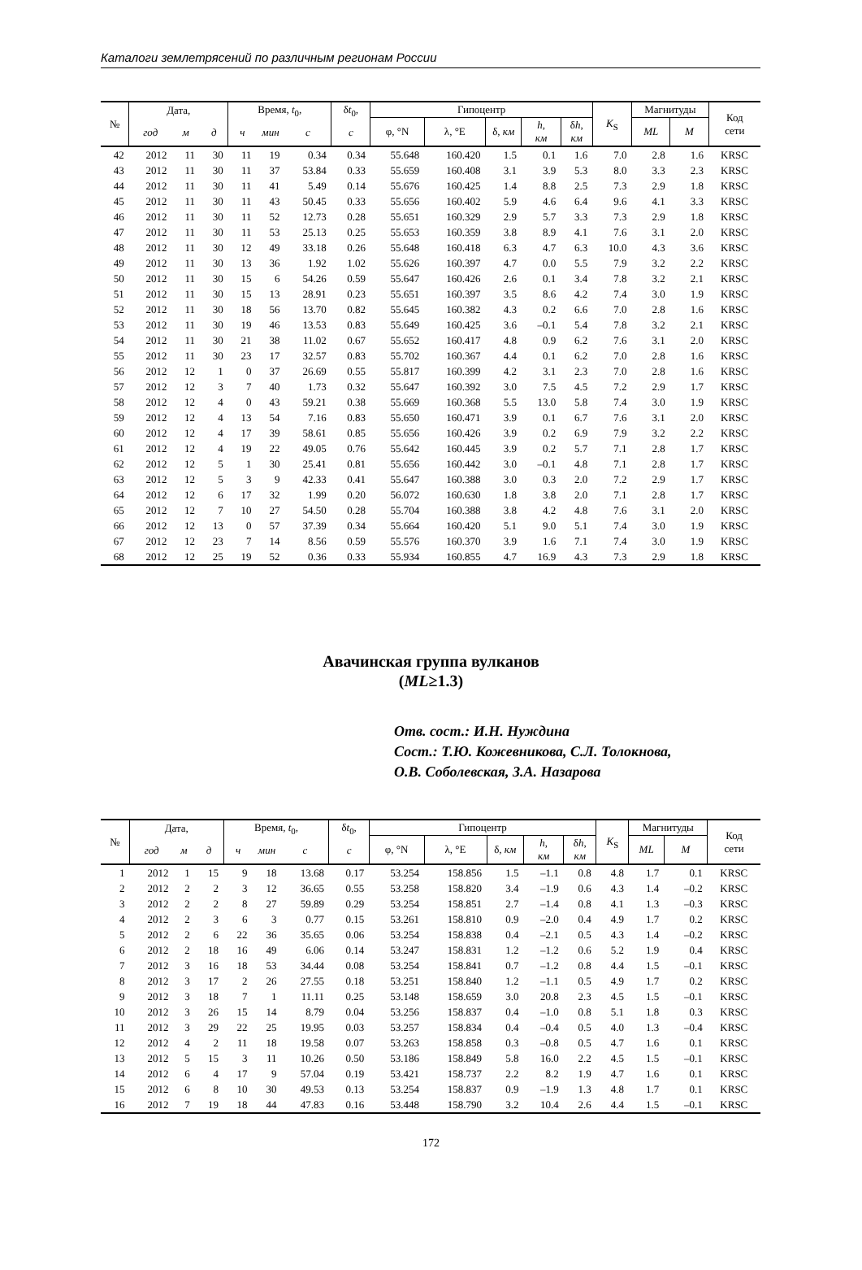Каталоги землетрясений по различным регионам России
| № | Дата, | | | Время, t<sub>0</sub>, | | | δ t<sub>0</sub>, | Гипоцентр | | | | | K<sub>S</sub> | Магнитуды | | Код сети |
| --- | --- | --- | --- | --- | --- | --- | --- | --- | --- | --- | --- | --- | --- | --- | --- | --- |
| | | | | | | | | φ, °N | λ, °E | δ, км | h , км | δ h , км | | ML | M | |
| | год | м | д | ч | мин | с | с | | | | | | | | | |
| 42 | 2012 | 11 | 30 | 11 | 19 | 0.34 | 0.34 | 55.648 | 160.420 | 1.5 | 0.1 | 1.6 | 7.0 | 2.8 | 1.6 | KRSC |
| 43 | 2012 | 11 | 30 | 11 | 37 | 53.84 | 0.33 | 55.659 | 160.408 | 3.1 | 3.9 | 5.3 | 8.0 | 3.3 | 2.3 | KRSC |
| 44 | 2012 | 11 | 30 | 11 | 41 | 5.49 | 0.14 | 55.676 | 160.425 | 1.4 | 8.8 | 2.5 | 7.3 | 2.9 | 1.8 | KRSC |
| 45 | 2012 | 11 | 30 | 11 | 43 | 50.45 | 0.33 | 55.656 | 160.402 | 5.9 | 4.6 | 6.4 | 9.6 | 4.1 | 3.3 | KRSC |
| 46 | 2012 | 11 | 30 | 11 | 52 | 12.73 | 0.28 | 55.651 | 160.329 | 2.9 | 5.7 | 3.3 | 7.3 | 2.9 | 1.8 | KRSC |
| 47 | 2012 | 11 | 30 | 11 | 53 | 25.13 | 0.25 | 55.653 | 160.359 | 3.8 | 8.9 | 4.1 | 7.6 | 3.1 | 2.0 | KRSC |
| 48 | 2012 | 11 | 30 | 12 | 49 | 33.18 | 0.26 | 55.648 | 160.418 | 6.3 | 4.7 | 6.3 | 10.0 | 4.3 | 3.6 | KRSC |
| 49 | 2012 | 11 | 30 | 13 | 36 | 1.92 | 1.02 | 55.626 | 160.397 | 4.7 | 0.0 | 5.5 | 7.9 | 3.2 | 2.2 | KRSC |
| 50 | 2012 | 11 | 30 | 15 | 6 | 54.26 | 0.59 | 55.647 | 160.426 | 2.6 | 0.1 | 3.4 | 7.8 | 3.2 | 2.1 | KRSC |
| 51 | 2012 | 11 | 30 | 15 | 13 | 28.91 | 0.23 | 55.651 | 160.397 | 3.5 | 8.6 | 4.2 | 7.4 | 3.0 | 1.9 | KRSC |
| 52 | 2012 | 11 | 30 | 18 | 56 | 13.70 | 0.82 | 55.645 | 160.382 | 4.3 | 0.2 | 6.6 | 7.0 | 2.8 | 1.6 | KRSC |
| 53 | 2012 | 11 | 30 | 19 | 46 | 13.53 | 0.83 | 55.649 | 160.425 | 3.6 | –0.1 | 5.4 | 7.8 | 3.2 | 2.1 | KRSC |
| 54 | 2012 | 11 | 30 | 21 | 38 | 11.02 | 0.67 | 55.652 | 160.417 | 4.8 | 0.9 | 6.2 | 7.6 | 3.1 | 2.0 | KRSC |
| 55 | 2012 | 11 | 30 | 23 | 17 | 32.57 | 0.83 | 55.702 | 160.367 | 4.4 | 0.1 | 6.2 | 7.0 | 2.8 | 1.6 | KRSC |
| 56 | 2012 | 12 | 1 | 0 | 37 | 26.69 | 0.55 | 55.817 | 160.399 | 4.2 | 3.1 | 2.3 | 7.0 | 2.8 | 1.6 | KRSC |
| 57 | 2012 | 12 | 3 | 7 | 40 | 1.73 | 0.32 | 55.647 | 160.392 | 3.0 | 7.5 | 4.5 | 7.2 | 2.9 | 1.7 | KRSC |
| 58 | 2012 | 12 | 4 | 0 | 43 | 59.21 | 0.38 | 55.669 | 160.368 | 5.5 | 13.0 | 5.8 | 7.4 | 3.0 | 1.9 | KRSC |
| 59 | 2012 | 12 | 4 | 13 | 54 | 7.16 | 0.83 | 55.650 | 160.471 | 3.9 | 0.1 | 6.7 | 7.6 | 3.1 | 2.0 | KRSC |
| 60 | 2012 | 12 | 4 | 17 | 39 | 58.61 | 0.85 | 55.656 | 160.426 | 3.9 | 0.2 | 6.9 | 7.9 | 3.2 | 2.2 | KRSC |
| 61 | 2012 | 12 | 4 | 19 | 22 | 49.05 | 0.76 | 55.642 | 160.445 | 3.9 | 0.2 | 5.7 | 7.1 | 2.8 | 1.7 | KRSC |
| 62 | 2012 | 12 | 5 | 1 | 30 | 25.41 | 0.81 | 55.656 | 160.442 | 3.0 | –0.1 | 4.8 | 7.1 | 2.8 | 1.7 | KRSC |
| 63 | 2012 | 12 | 5 | 3 | 9 | 42.33 | 0.41 | 55.647 | 160.388 | 3.0 | 0.3 | 2.0 | 7.2 | 2.9 | 1.7 | KRSC |
| 64 | 2012 | 12 | 6 | 17 | 32 | 1.99 | 0.20 | 56.072 | 160.630 | 1.8 | 3.8 | 2.0 | 7.1 | 2.8 | 1.7 | KRSC |
| 65 | 2012 | 12 | 7 | 10 | 27 | 54.50 | 0.28 | 55.704 | 160.388 | 3.8 | 4.2 | 4.8 | 7.6 | 3.1 | 2.0 | KRSC |
| 66 | 2012 | 12 | 13 | 0 | 57 | 37.39 | 0.34 | 55.664 | 160.420 | 5.1 | 9.0 | 5.1 | 7.4 | 3.0 | 1.9 | KRSC |
| 67 | 2012 | 12 | 23 | 7 | 14 | 8.56 | 0.59 | 55.576 | 160.370 | 3.9 | 1.6 | 7.1 | 7.4 | 3.0 | 1.9 | KRSC |
| 68 | 2012 | 12 | 25 | 19 | 52 | 0.36 | 0.33 | 55.934 | 160.855 | 4.7 | 16.9 | 4.3 | 7.3 | 2.9 | 1.8 | KRSC |
Авачинская группа вулканов
(ML≥1.3)
Отв. сост.: И.Н. Нуждина
Сост.: Т.Ю. Кожевникова, С.Л. Толокнова,
О.В. Соболевская, З.А. Назарова
| № | Дата, | | | Время, t<sub>0</sub>, | | | δ t<sub>0</sub>, | Гипоцентр | | | | | K<sub>S</sub> | Магнитуды | | Код сети |
| --- | --- | --- | --- | --- | --- | --- | --- | --- | --- | --- | --- | --- | --- | --- | --- | --- |
| | | | | | | | | φ, °N | λ, °E | δ, км | h , км | δ h , км | | ML | M | |
| | год | м | д | ч | мин | с | с | | | | | | | | | |
| 1 | 2012 | 1 | 15 | 9 | 18 | 13.68 | 0.17 | 53.254 | 158.856 | 1.5 | –1.1 | 0.8 | 4.8 | 1.7 | 0.1 | KRSC |
| 2 | 2012 | 2 | 2 | 3 | 12 | 36.65 | 0.55 | 53.258 | 158.820 | 3.4 | –1.9 | 0.6 | 4.3 | 1.4 | –0.2 | KRSC |
| 3 | 2012 | 2 | 2 | 8 | 27 | 59.89 | 0.29 | 53.254 | 158.851 | 2.7 | –1.4 | 0.8 | 4.1 | 1.3 | –0.3 | KRSC |
| 4 | 2012 | 2 | 3 | 6 | 3 | 0.77 | 0.15 | 53.261 | 158.810 | 0.9 | –2.0 | 0.4 | 4.9 | 1.7 | 0.2 | KRSC |
| 5 | 2012 | 2 | 6 | 22 | 36 | 35.65 | 0.06 | 53.254 | 158.838 | 0.4 | –2.1 | 0.5 | 4.3 | 1.4 | –0.2 | KRSC |
| 6 | 2012 | 2 | 18 | 16 | 49 | 6.06 | 0.14 | 53.247 | 158.831 | 1.2 | –1.2 | 0.6 | 5.2 | 1.9 | 0.4 | KRSC |
| 7 | 2012 | 3 | 16 | 18 | 53 | 34.44 | 0.08 | 53.254 | 158.841 | 0.7 | –1.2 | 0.8 | 4.4 | 1.5 | –0.1 | KRSC |
| 8 | 2012 | 3 | 17 | 2 | 26 | 27.55 | 0.18 | 53.251 | 158.840 | 1.2 | –1.1 | 0.5 | 4.9 | 1.7 | 0.2 | KRSC |
| 9 | 2012 | 3 | 18 | 7 | 1 | 11.11 | 0.25 | 53.148 | 158.659 | 3.0 | 20.8 | 2.3 | 4.5 | 1.5 | –0.1 | KRSC |
| 10 | 2012 | 3 | 26 | 15 | 14 | 8.79 | 0.04 | 53.256 | 158.837 | 0.4 | –1.0 | 0.8 | 5.1 | 1.8 | 0.3 | KRSC |
| 11 | 2012 | 3 | 29 | 22 | 25 | 19.95 | 0.03 | 53.257 | 158.834 | 0.4 | –0.4 | 0.5 | 4.0 | 1.3 | –0.4 | KRSC |
| 12 | 2012 | 4 | 2 | 11 | 18 | 19.58 | 0.07 | 53.263 | 158.858 | 0.3 | –0.8 | 0.5 | 4.7 | 1.6 | 0.1 | KRSC |
| 13 | 2012 | 5 | 15 | 3 | 11 | 10.26 | 0.50 | 53.186 | 158.849 | 5.8 | 16.0 | 2.2 | 4.5 | 1.5 | –0.1 | KRSC |
| 14 | 2012 | 6 | 4 | 17 | 9 | 57.04 | 0.19 | 53.421 | 158.737 | 2.2 | 8.2 | 1.9 | 4.7 | 1.6 | 0.1 | KRSC |
| 15 | 2012 | 6 | 8 | 10 | 30 | 49.53 | 0.13 | 53.254 | 158.837 | 0.9 | –1.9 | 1.3 | 4.8 | 1.7 | 0.1 | KRSC |
| 16 | 2012 | 7 | 19 | 18 | 44 | 47.83 | 0.16 | 53.448 | 158.790 | 3.2 | 10.4 | 2.6 | 4.4 | 1.5 | –0.1 | KRSC |
172